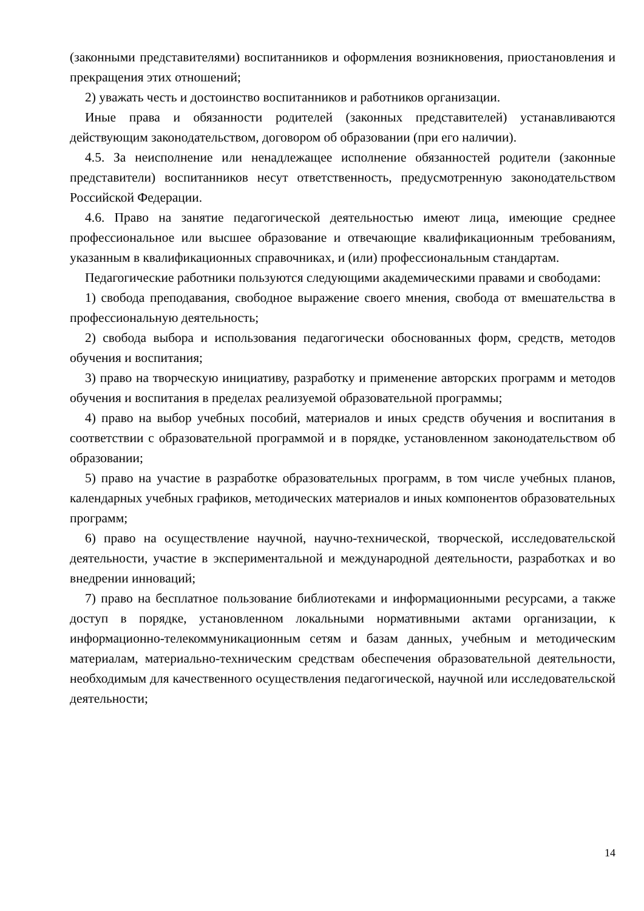(законными представителями) воспитанников и оформления возникновения, приостановления и прекращения этих отношений;
2) уважать честь и достоинство воспитанников и работников организации.
Иные права и обязанности родителей (законных представителей) устанавливаются действующим законодательством, договором об образовании (при его наличии).
4.5. За неисполнение или ненадлежащее исполнение обязанностей родители (законные представители) воспитанников несут ответственность, предусмотренную законодательством Российской Федерации.
4.6. Право на занятие педагогической деятельностью имеют лица, имеющие среднее профессиональное или высшее образование и отвечающие квалификационным требованиям, указанным в квалификационных справочниках, и (или) профессиональным стандартам.
Педагогические работники пользуются следующими академическими правами и свободами:
1) свобода преподавания, свободное выражение своего мнения, свобода от вмешательства в профессиональную деятельность;
2) свобода выбора и использования педагогически обоснованных форм, средств, методов обучения и воспитания;
3) право на творческую инициативу, разработку и применение авторских программ и методов обучения и воспитания в пределах реализуемой образовательной программы;
4) право на выбор учебных пособий, материалов и иных средств обучения и воспитания в соответствии с образовательной программой и в порядке, установленном законодательством об образовании;
5) право на участие в разработке образовательных программ, в том числе учебных планов, календарных учебных графиков, методических материалов и иных компонентов образовательных программ;
6) право на осуществление научной, научно-технической, творческой, исследовательской деятельности, участие в экспериментальной и международной деятельности, разработках и во внедрении инноваций;
7) право на бесплатное пользование библиотеками и информационными ресурсами, а также доступ в порядке, установленном локальными нормативными актами организации, к информационно-телекоммуникационным сетям и базам данных, учебным и методическим материалам, материально-техническим средствам обеспечения образовательной деятельности, необходимым для качественного осуществления педагогической, научной или исследовательской деятельности;
14